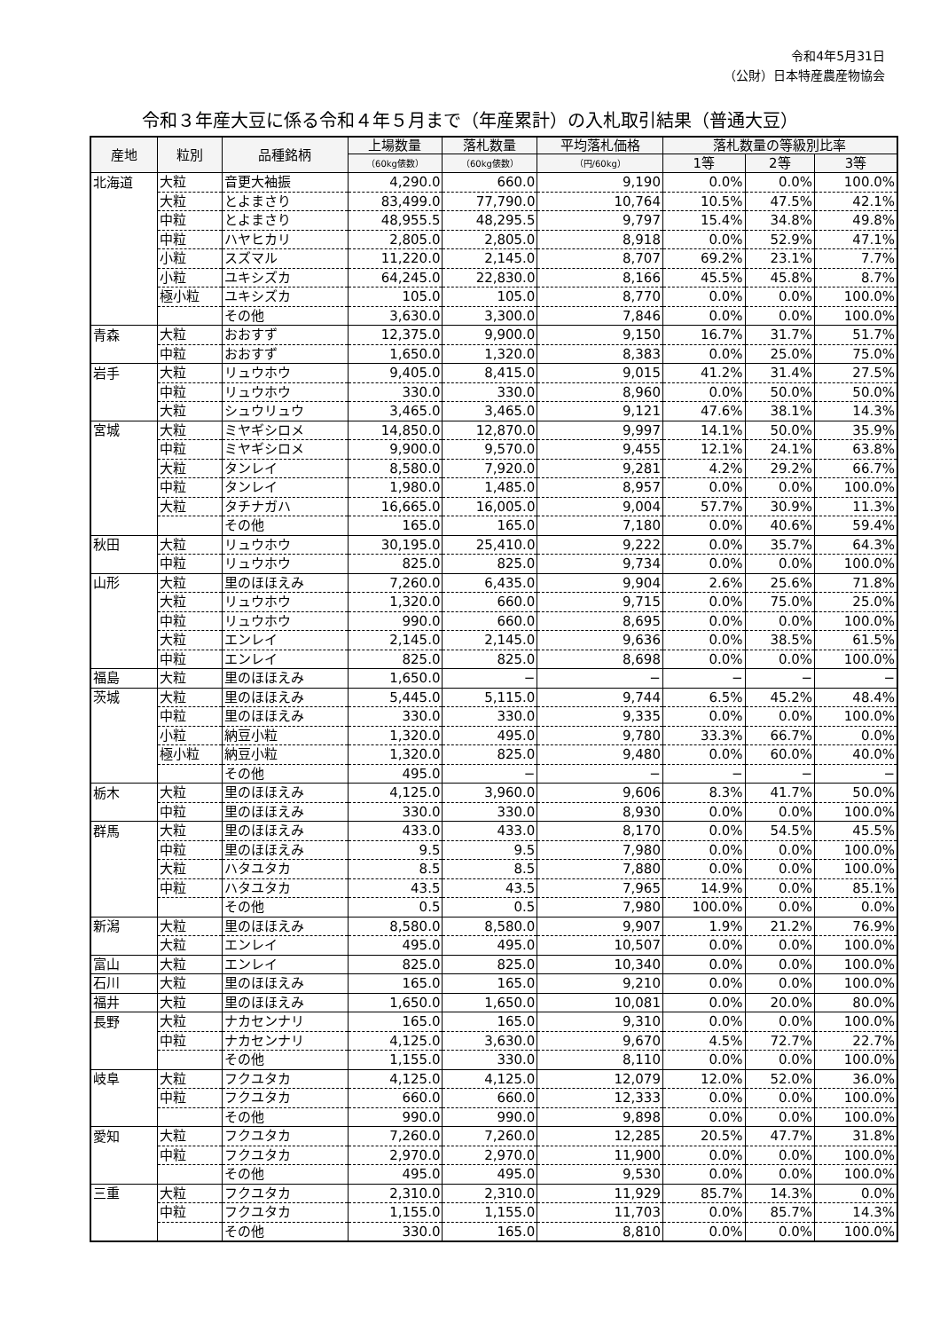令和4年5月31日
（公財）日本特産農産物協会
令和３年産大豆に係る令和４年５月まで（年産累計）の入札取引結果（普通大豆）
| 産地 | 粒別 | 品種銘柄 | 上場数量 | 落札数量 | 平均落札価格 | 落札数量の等級別比率 | | |
| --- | --- | --- | --- | --- | --- | --- | --- | --- |
| | | | （60kg俵数） | （60kg俵数） | （円/60kg） | 1等 | 2等 | 3等 |
| 北海道 | 大粒 | 音更大袖振 | 4,290.0 | 660.0 | 9,190 | 0.0% | 0.0% | 100.0% |
| | 大粒 | とよまさり | 83,499.0 | 77,790.0 | 10,764 | 10.5% | 47.5% | 42.1% |
| | 中粒 | とよまさり | 48,955.5 | 48,295.5 | 9,797 | 15.4% | 34.8% | 49.8% |
| | 中粒 | ハヤヒカリ | 2,805.0 | 2,805.0 | 8,918 | 0.0% | 52.9% | 47.1% |
| | 小粒 | スズマル | 11,220.0 | 2,145.0 | 8,707 | 69.2% | 23.1% | 7.7% |
| | 小粒 | ユキシズカ | 64,245.0 | 22,830.0 | 8,166 | 45.5% | 45.8% | 8.7% |
| | 極小粒 | ユキシズカ | 105.0 | 105.0 | 8,770 | 0.0% | 0.0% | 100.0% |
| | | その他 | 3,630.0 | 3,300.0 | 7,846 | 0.0% | 0.0% | 100.0% |
| 青森 | 大粒 | おおすず | 12,375.0 | 9,900.0 | 9,150 | 16.7% | 31.7% | 51.7% |
| | 中粒 | おおすず | 1,650.0 | 1,320.0 | 8,383 | 0.0% | 25.0% | 75.0% |
| 岩手 | 大粒 | リュウホウ | 9,405.0 | 8,415.0 | 9,015 | 41.2% | 31.4% | 27.5% |
| | 中粒 | リュウホウ | 330.0 | 330.0 | 8,960 | 0.0% | 50.0% | 50.0% |
| | 大粒 | シュウリュウ | 3,465.0 | 3,465.0 | 9,121 | 47.6% | 38.1% | 14.3% |
| 宮城 | 大粒 | ミヤギシロメ | 14,850.0 | 12,870.0 | 9,997 | 14.1% | 50.0% | 35.9% |
| | 中粒 | ミヤギシロメ | 9,900.0 | 9,570.0 | 9,455 | 12.1% | 24.1% | 63.8% |
| | 大粒 | タンレイ | 8,580.0 | 7,920.0 | 9,281 | 4.2% | 29.2% | 66.7% |
| | 中粒 | タンレイ | 1,980.0 | 1,485.0 | 8,957 | 0.0% | 0.0% | 100.0% |
| | 大粒 | タチナガハ | 16,665.0 | 16,005.0 | 9,004 | 57.7% | 30.9% | 11.3% |
| | | その他 | 165.0 | 165.0 | 7,180 | 0.0% | 40.6% | 59.4% |
| 秋田 | 大粒 | リュウホウ | 30,195.0 | 25,410.0 | 9,222 | 0.0% | 35.7% | 64.3% |
| | 中粒 | リュウホウ | 825.0 | 825.0 | 9,734 | 0.0% | 0.0% | 100.0% |
| 山形 | 大粒 | 里のほほえみ | 7,260.0 | 6,435.0 | 9,904 | 2.6% | 25.6% | 71.8% |
| | 大粒 | リュウホウ | 1,320.0 | 660.0 | 9,715 | 0.0% | 75.0% | 25.0% |
| | 中粒 | リュウホウ | 990.0 | 660.0 | 8,695 | 0.0% | 0.0% | 100.0% |
| | 大粒 | エンレイ | 2,145.0 | 2,145.0 | 9,636 | 0.0% | 38.5% | 61.5% |
| | 中粒 | エンレイ | 825.0 | 825.0 | 8,698 | 0.0% | 0.0% | 100.0% |
| 福島 | 大粒 | 里のほほえみ | 1,650.0 | − | − | − | − | − |
| 茨城 | 大粒 | 里のほほえみ | 5,445.0 | 5,115.0 | 9,744 | 6.5% | 45.2% | 48.4% |
| | 中粒 | 里のほほえみ | 330.0 | 330.0 | 9,335 | 0.0% | 0.0% | 100.0% |
| | 小粒 | 納豆小粒 | 1,320.0 | 495.0 | 9,780 | 33.3% | 66.7% | 0.0% |
| | 極小粒 | 納豆小粒 | 1,320.0 | 825.0 | 9,480 | 0.0% | 60.0% | 40.0% |
| | | その他 | 495.0 | − | − | − | − | − |
| 栃木 | 大粒 | 里のほほえみ | 4,125.0 | 3,960.0 | 9,606 | 8.3% | 41.7% | 50.0% |
| | 中粒 | 里のほほえみ | 330.0 | 330.0 | 8,930 | 0.0% | 0.0% | 100.0% |
| 群馬 | 大粒 | 里のほほえみ | 433.0 | 433.0 | 8,170 | 0.0% | 54.5% | 45.5% |
| | 中粒 | 里のほほえみ | 9.5 | 9.5 | 7,980 | 0.0% | 0.0% | 100.0% |
| | 大粒 | ハタユタカ | 8.5 | 8.5 | 7,880 | 0.0% | 0.0% | 100.0% |
| | 中粒 | ハタユタカ | 43.5 | 43.5 | 7,965 | 14.9% | 0.0% | 85.1% |
| | | その他 | 0.5 | 0.5 | 7,980 | 100.0% | 0.0% | 0.0% |
| 新潟 | 大粒 | 里のほほえみ | 8,580.0 | 8,580.0 | 9,907 | 1.9% | 21.2% | 76.9% |
| | 大粒 | エンレイ | 495.0 | 495.0 | 10,507 | 0.0% | 0.0% | 100.0% |
| 富山 | 大粒 | エンレイ | 825.0 | 825.0 | 10,340 | 0.0% | 0.0% | 100.0% |
| 石川 | 大粒 | 里のほほえみ | 165.0 | 165.0 | 9,210 | 0.0% | 0.0% | 100.0% |
| 福井 | 大粒 | 里のほほえみ | 1,650.0 | 1,650.0 | 10,081 | 0.0% | 20.0% | 80.0% |
| 長野 | 大粒 | ナカセンナリ | 165.0 | 165.0 | 9,310 | 0.0% | 0.0% | 100.0% |
| | 中粒 | ナカセンナリ | 4,125.0 | 3,630.0 | 9,670 | 4.5% | 72.7% | 22.7% |
| | | その他 | 1,155.0 | 330.0 | 8,110 | 0.0% | 0.0% | 100.0% |
| 岐阜 | 大粒 | フクユタカ | 4,125.0 | 4,125.0 | 12,079 | 12.0% | 52.0% | 36.0% |
| | 中粒 | フクユタカ | 660.0 | 660.0 | 12,333 | 0.0% | 0.0% | 100.0% |
| | | その他 | 990.0 | 990.0 | 9,898 | 0.0% | 0.0% | 100.0% |
| 愛知 | 大粒 | フクユタカ | 7,260.0 | 7,260.0 | 12,285 | 20.5% | 47.7% | 31.8% |
| | 中粒 | フクユタカ | 2,970.0 | 2,970.0 | 11,900 | 0.0% | 0.0% | 100.0% |
| | | その他 | 495.0 | 495.0 | 9,530 | 0.0% | 0.0% | 100.0% |
| 三重 | 大粒 | フクユタカ | 2,310.0 | 2,310.0 | 11,929 | 85.7% | 14.3% | 0.0% |
| | 中粒 | フクユタカ | 1,155.0 | 1,155.0 | 11,703 | 0.0% | 85.7% | 14.3% |
| | | その他 | 330.0 | 165.0 | 8,810 | 0.0% | 0.0% | 100.0% |